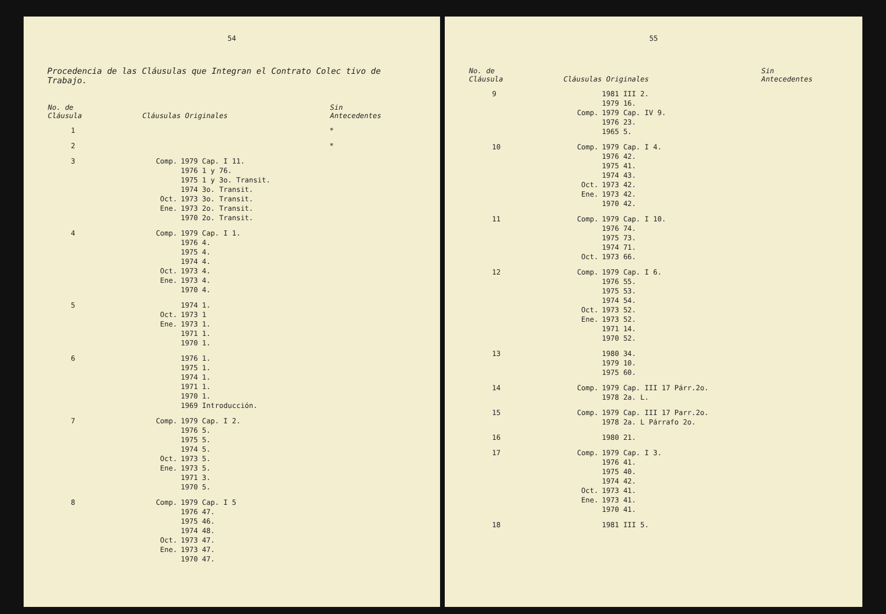54
Procedencia de las Cláusulas que Integran el Contrato Colec tivo de Trabajo.
| No. de Cláusula | Cláusulas Originales | | Sin Antecedentes |
| --- | --- | --- | --- |
| 1 | | | * |
| 2 | | | * |
| 3 | Comp. | 1979 Cap. I 11. 1976 1 y 76. 1975 1 y 3o. Transit. 1974 3o. Transit. | |
| | Oct. Ene. | 1973 3o. Transit. 1973 2o. Transit. 1970 2o. Transit. | |
| 4 | Comp. | 1979 Cap. I 1. 1976 4. 1975 4. 1974 4. | |
| | Oct. Ene. | 1973 4. 1973 4. 1970 4. | |
| 5 | Oct. Ene. | 1974 1. 1973 1 1973 1. 1971 1. 1970 1. | |
| 6 | | 1976 1. 1975 1. 1974 1. 1971 1. 1970 1. 1969 Introducción. | |
| 7 | Comp. Oct. Ene. | 1979 Cap. I 2. 1976 5. 1975 5. 1974 5. 1973 5. 1973 5. 1971 3. 1970 5. | |
| 8 | Comp. Oct. Ene. | 1979 Cap. I 5 1976 47. 1975 46. 1974 48. 1973 47. 1973 47. 1970 47. | |
55
| No. de Cláusula | Cláusulas Originales | | Sin Antecedentes |
| --- | --- | --- | --- |
| 9 | Comp. | 1981 III 2. 1979 16. 1979 Cap. IV 9. 1976 23. 1965 5. | |
| 10 | Comp. Oct. Ene. | 1979 Cap. I 4. 1976 42. 1975 41. 1974 43. 1973 42. 1973 42. 1970 42. | |
| 11 | Comp. Oct. | 1979 Cap. I 10. 1976 74. 1975 73. 1974 71. 1973 66. | |
| 12 | Comp. Oct. Ene. | 1979 Cap. I 6. 1976 55. 1975 53. 1974 54. 1973 52. 1973 52. 1971 14. 1970 52. | |
| 13 | | 1980 34. 1979 10. 1975 60. | |
| 14 | Comp. | 1979 Cap. III 17 Párr.2o. 1978 2a. L. | |
| 15 | Comp. | 1979 Cap. III 17 Parr.2o. 1978 2a. L Párrafo 2o. | |
| 16 | | 1980 21. | |
| 17 | Comp. Oct. Ene. | 1979 Cap. I 3. 1976 41. 1975 40. 1974 42. 1973 41. 1973 41. 1970 41. | |
| 18 | | 1981 III 5. | |